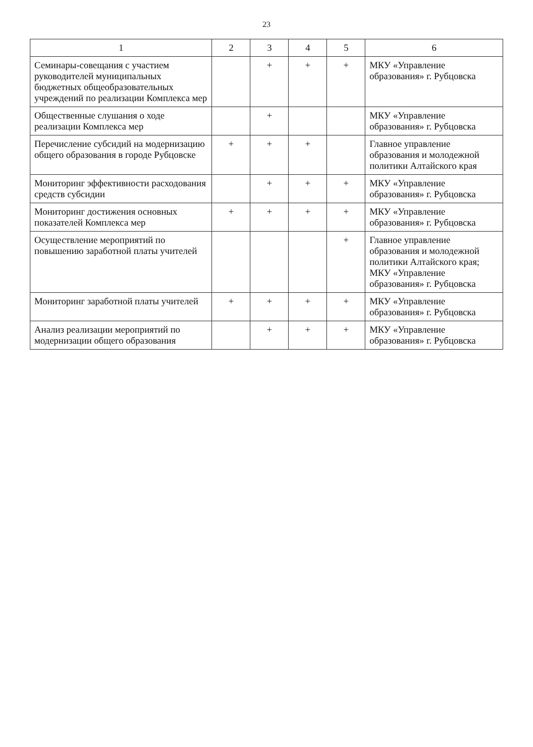23
| 1 | 2 | 3 | 4 | 5 | 6 |
| --- | --- | --- | --- | --- | --- |
| Семинары-совещания с участием руководителей муниципальных бюджетных общеобразовательных учреждений по реализации Комплекса мер | | + | + | + | МКУ «Управление образования» г. Рубцовска |
| Общественные слушания о ходе реализации Комплекса мер | | + | | | МКУ «Управление образования» г. Рубцовска |
| Перечисление субсидий на модернизацию общего образования в городе Рубцовске | + | + | + | | Главное управление образования и молодежной политики Алтайского края |
| Мониторинг эффективности расходования средств субсидии | | + | + | + | МКУ «Управление образования» г. Рубцовска |
| Мониторинг достижения основных показателей Комплекса мер | + | + | + | + | МКУ «Управление образования» г. Рубцовска |
| Осуществление мероприятий по повышению заработной платы учителей | | | | + | Главное управление образования и молодежной политики Алтайского края; МКУ «Управление образования» г. Рубцовска |
| Мониторинг заработной платы учителей | + | + | + | + | МКУ «Управление образования» г. Рубцовска |
| Анализ реализации мероприятий по модернизации общего образования | | + | + | + | МКУ «Управление образования» г. Рубцовска |